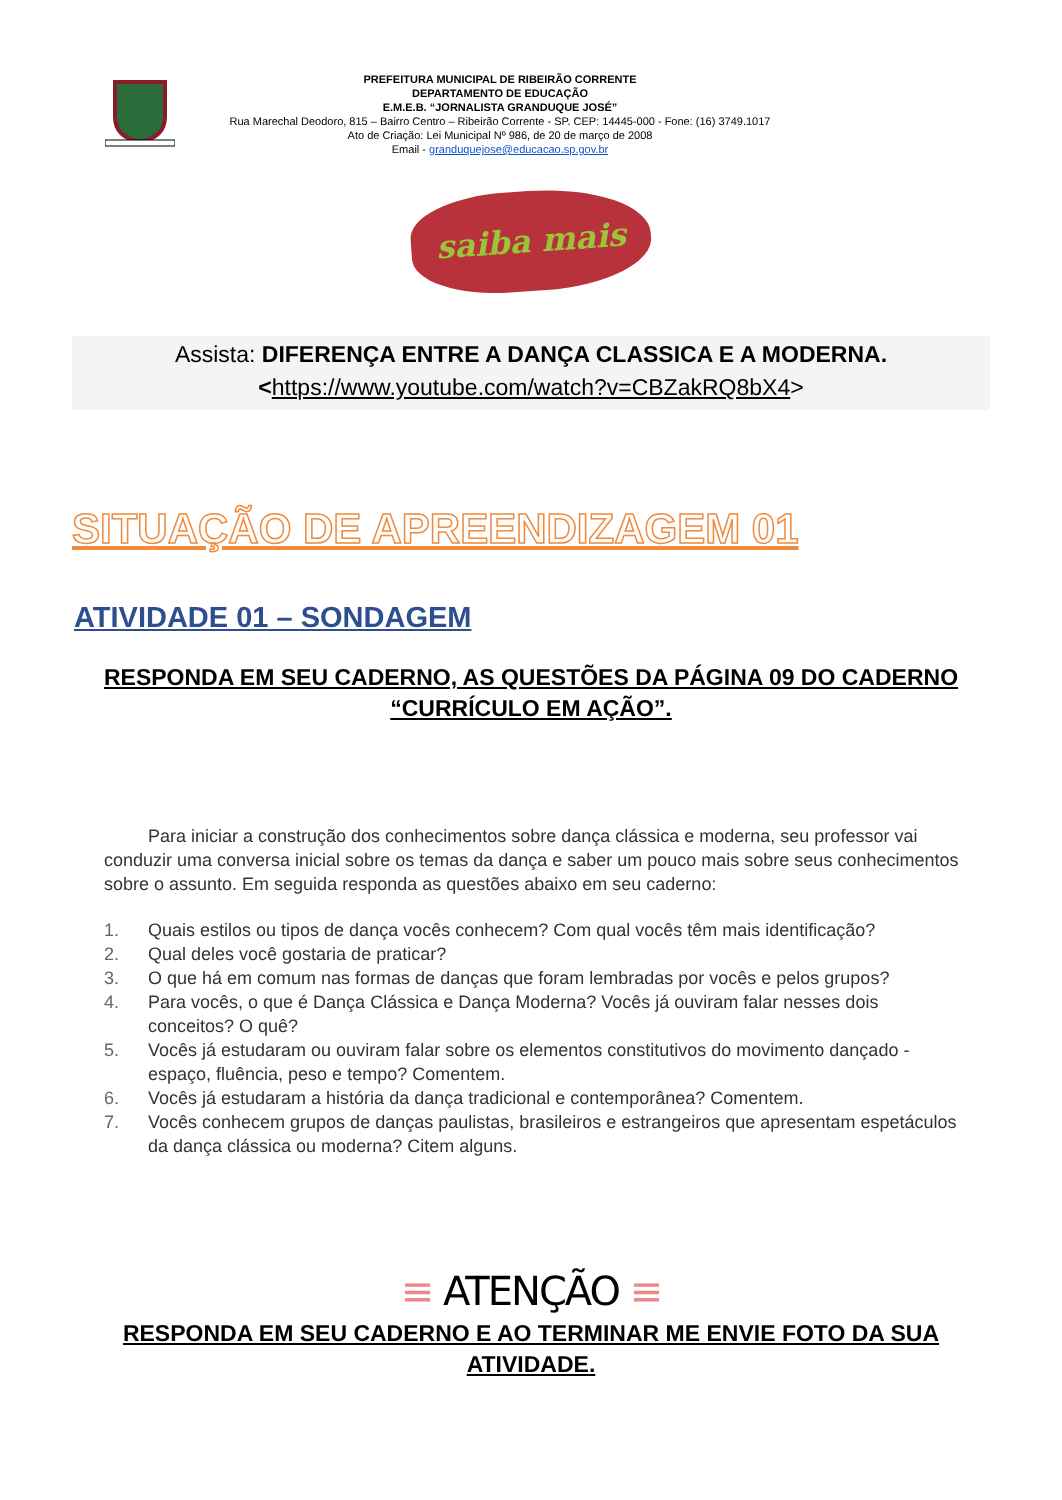PREFEITURA MUNICIPAL DE RIBEIRÃO CORRENTE
DEPARTAMENTO DE EDUCAÇÃO
E.M.E.B. “JORNALISTA GRANDUQUE JOSÉ”
Rua Marechal Deodoro, 815 – Bairro Centro – Ribeirão Corrente - SP. CEP: 14445-000 - Fone: (16) 3749.1017
Ato de Criação: Lei Municipal Nº 986, de 20 de março de 2008
Email - granduquejose@educacao.sp.gov.br
saiba mais
Assista: DIFERENÇA ENTRE A DANÇA CLASSICA E A MODERNA.
<https://www.youtube.com/watch?v=CBZakRQ8bX4>
SITUAÇÃO DE APREENDIZAGEM 01
ATIVIDADE 01 – SONDAGEM
RESPONDA EM SEU CADERNO, AS QUESTÕES DA PÁGINA 09 DO CADERNO “CURRÍCULO EM AÇÃO”.
Para iniciar a construção dos conhecimentos sobre dança clássica e moderna, seu professor vai conduzir uma conversa inicial sobre os temas da dança e saber um pouco mais sobre seus conhecimentos sobre o assunto. Em seguida responda as questões abaixo em seu caderno:
1. Quais estilos ou tipos de dança vocês conhecem? Com qual vocês têm mais identificação?
2. Qual deles você gostaria de praticar?
3. O que há em comum nas formas de danças que foram lembradas por vocês e pelos grupos?
4. Para vocês, o que é Dança Clássica e Dança Moderna? Vocês já ouviram falar nesses dois conceitos? O quê?
5. Vocês já estudaram ou ouviram falar sobre os elementos constitutivos do movimento dançado - espaço, fluência, peso e tempo? Comentem.
6. Vocês já estudaram a história da dança tradicional e contemporânea? Comentem.
7. Vocês conhecem grupos de danças paulistas, brasileiros e estrangeiros que apresentam espetáculos da dança clássica ou moderna? Citem alguns.
≡ ATENÇÃO ≡
RESPONDA EM SEU CADERNO E AO TERMINAR ME ENVIE FOTO DA SUA ATIVIDADE.